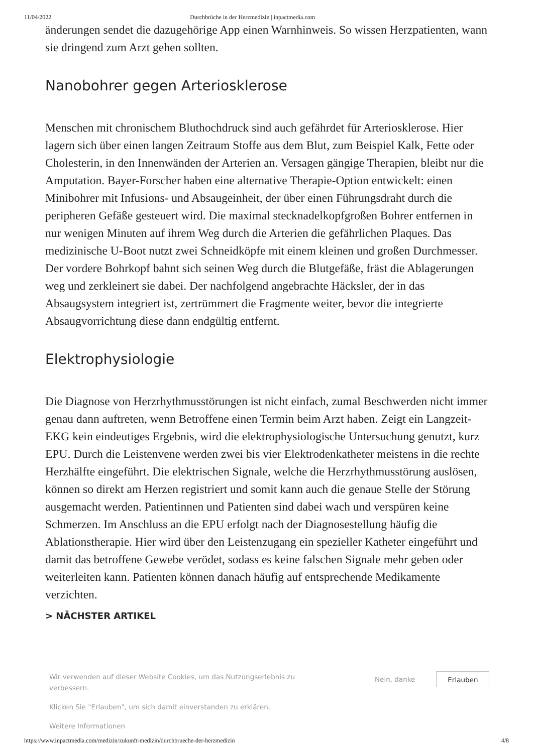11/04/2022 Durchbrüche in der Herzmedizin | inpactmedia.com
änderungen sendet die dazugehörige App einen Warnhinweis. So wissen Herzpatienten, wann sie dringend zum Arzt gehen sollten.
Nanobohrer gegen Arteriosklerose
Menschen mit chronischem Bluthochdruck sind auch gefährdet für Arteriosklerose. Hier lagern sich über einen langen Zeitraum Stoffe aus dem Blut, zum Beispiel Kalk, Fette oder Cholesterin, in den Innenwänden der Arterien an. Versagen gängige Therapien, bleibt nur die Amputation. Bayer-Forscher haben eine alternative Therapie-Option entwickelt: einen Minibohrer mit Infusions- und Absaugeinheit, der über einen Führungsdraht durch die peripheren Gefäße gesteuert wird. Die maximal stecknadelkopfgroßen Bohrer entfernen in nur wenigen Minuten auf ihrem Weg durch die Arterien die gefährlichen Plaques. Das medizinische U-Boot nutzt zwei Schneidköpfe mit einem kleinen und großen Durchmesser. Der vordere Bohrkopf bahnt sich seinen Weg durch die Blutgefäße, fräst die Ablagerungen weg und zerkleinert sie dabei. Der nachfolgend angebrachte Häcksler, der in das Absaugsystem integriert ist, zertrümmert die Fragmente weiter, bevor die integrierte Absaugvorrichtung diese dann endgültig entfernt.
Elektrophysiologie
Die Diagnose von Herzrhythmusstörungen ist nicht einfach, zumal Beschwerden nicht immer genau dann auftreten, wenn Betroffene einen Termin beim Arzt haben. Zeigt ein Langzeit-EKG kein eindeutiges Ergebnis, wird die elektrophysiologische Untersuchung genutzt, kurz EPU. Durch die Leistenvene werden zwei bis vier Elektrodenkatheter meistens in die rechte Herzhälfte eingeführt. Die elektrischen Signale, welche die Herzrhythmusstörung auslösen, können so direkt am Herzen registriert und somit kann auch die genaue Stelle der Störung ausgemacht werden. Patientinnen und Patienten sind dabei wach und verspüren keine Schmerzen. Im Anschluss an die EPU erfolgt nach der Diagnosestellung häufig die Ablationstherapie. Hier wird über den Leistenzugang ein spezieller Katheter eingeführt und damit das betroffene Gewebe verödet, sodass es keine falschen Signale mehr geben oder weiterleiten kann. Patienten können danach häufig auf entsprechende Medikamente verzichten.
> NÄCHSTER ARTIKEL
Wir verwenden auf dieser Website Cookies, um das Nutzungserlebnis zu verbessern.
Klicken Sie "Erlauben", um sich damit einverstanden zu erklären.
Weitere Informationen
Nein, danke
Erlauben
https://www.inpactmedia.com/medizin/zukunft-medizin/durchbrueche-der-herzmedizin 4/8